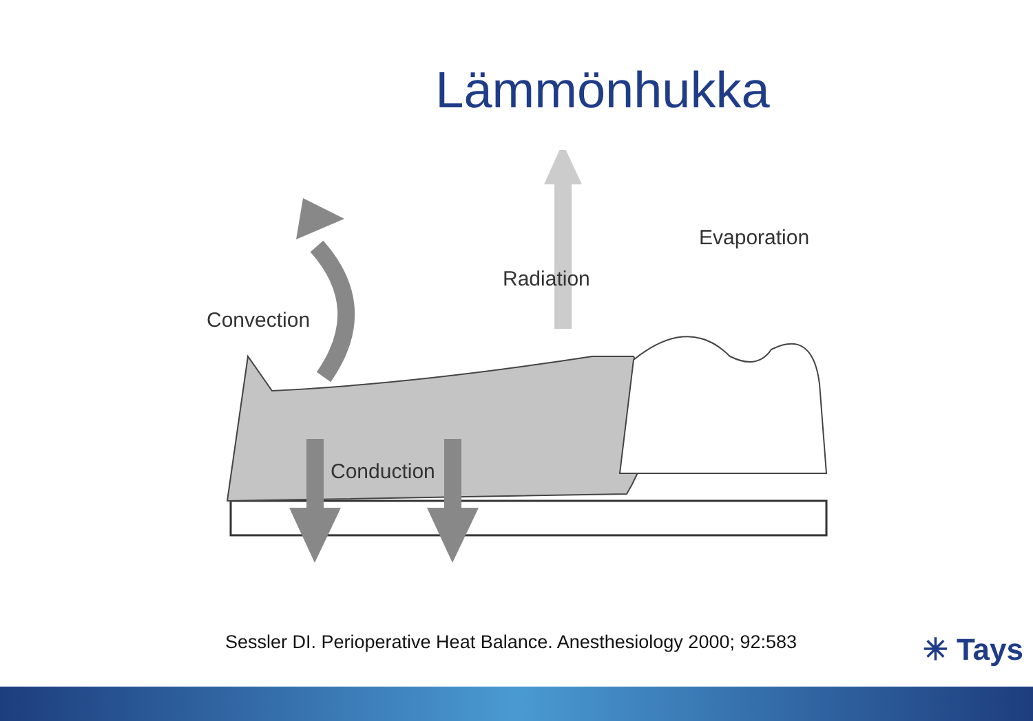Lämmönhukka
Convection
Radiation
Evaporation
Conduction
Sessler DI. Perioperative Heat Balance. Anesthesiology 2000; 92:583
✳ Tays